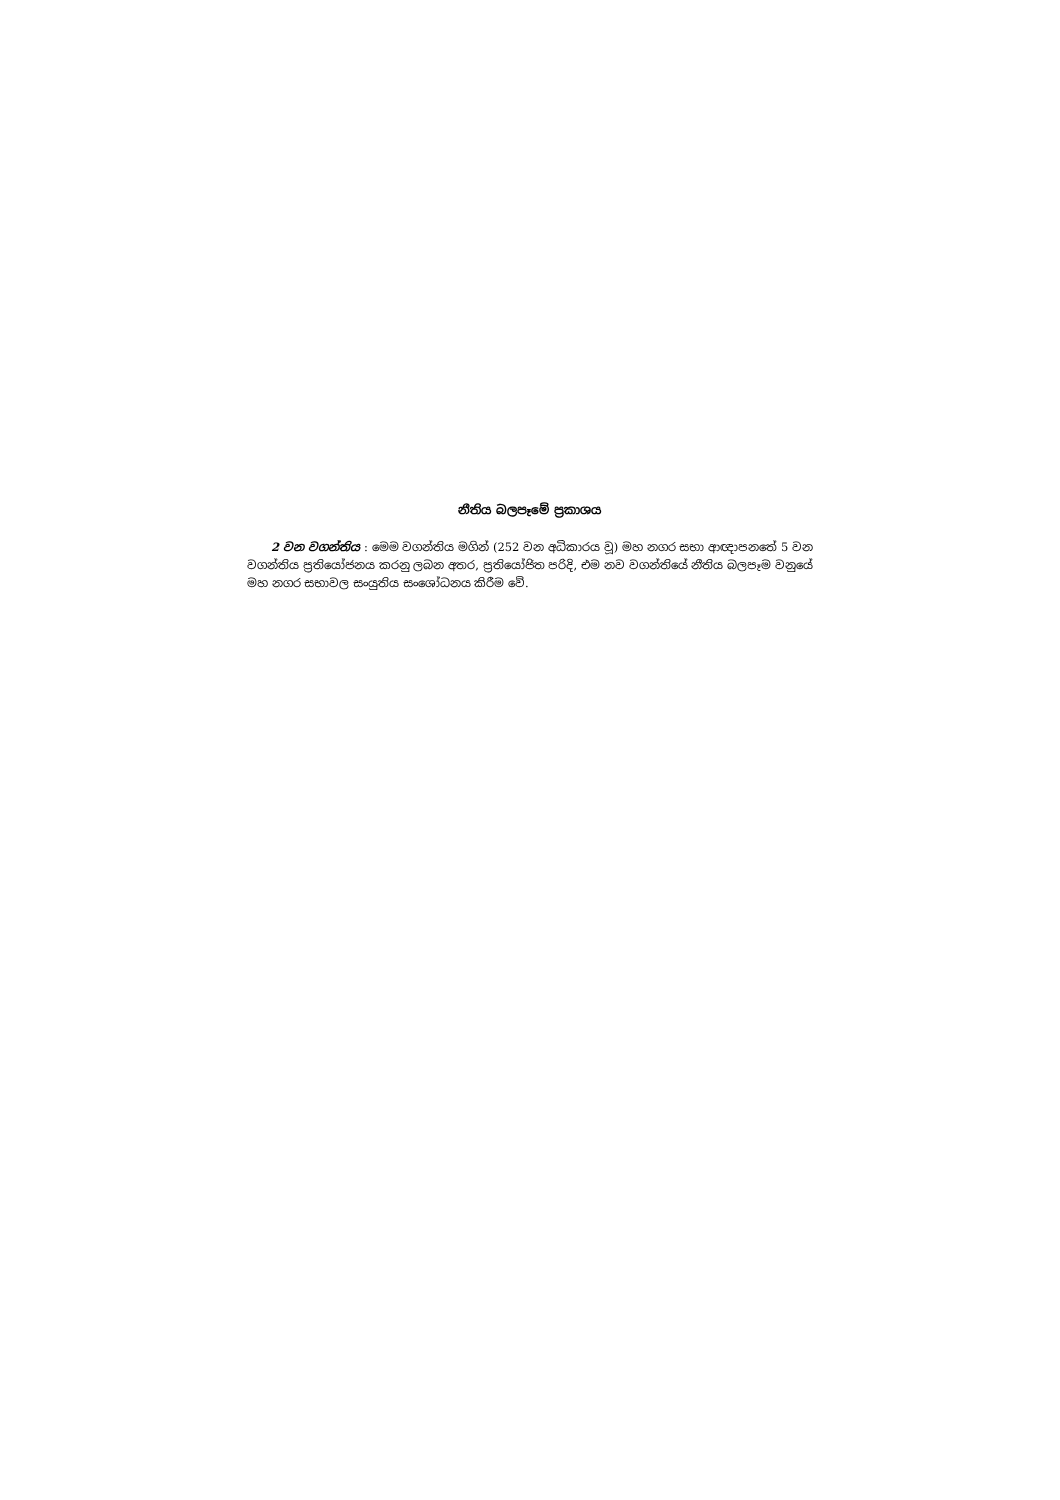නීතිය බලපෑමේ ප්‍රකාශය
2 වන වගන්තිය : මෙම වගන්තිය මගින් (252 වන අධිකාරය වූ) මහ නගර සභා ආඥාපනතේ 5 වන වගන්තිය ප්‍රතියෝජනය කරනු ලබන අතර, ප්‍රතියෝජිත පරිදි, එම නව වගන්තියේ නීතිය බලපෑම වනුයේ මහ නගර සභාවල සංයුතිය සංශෝධනය කිරීම වේ.